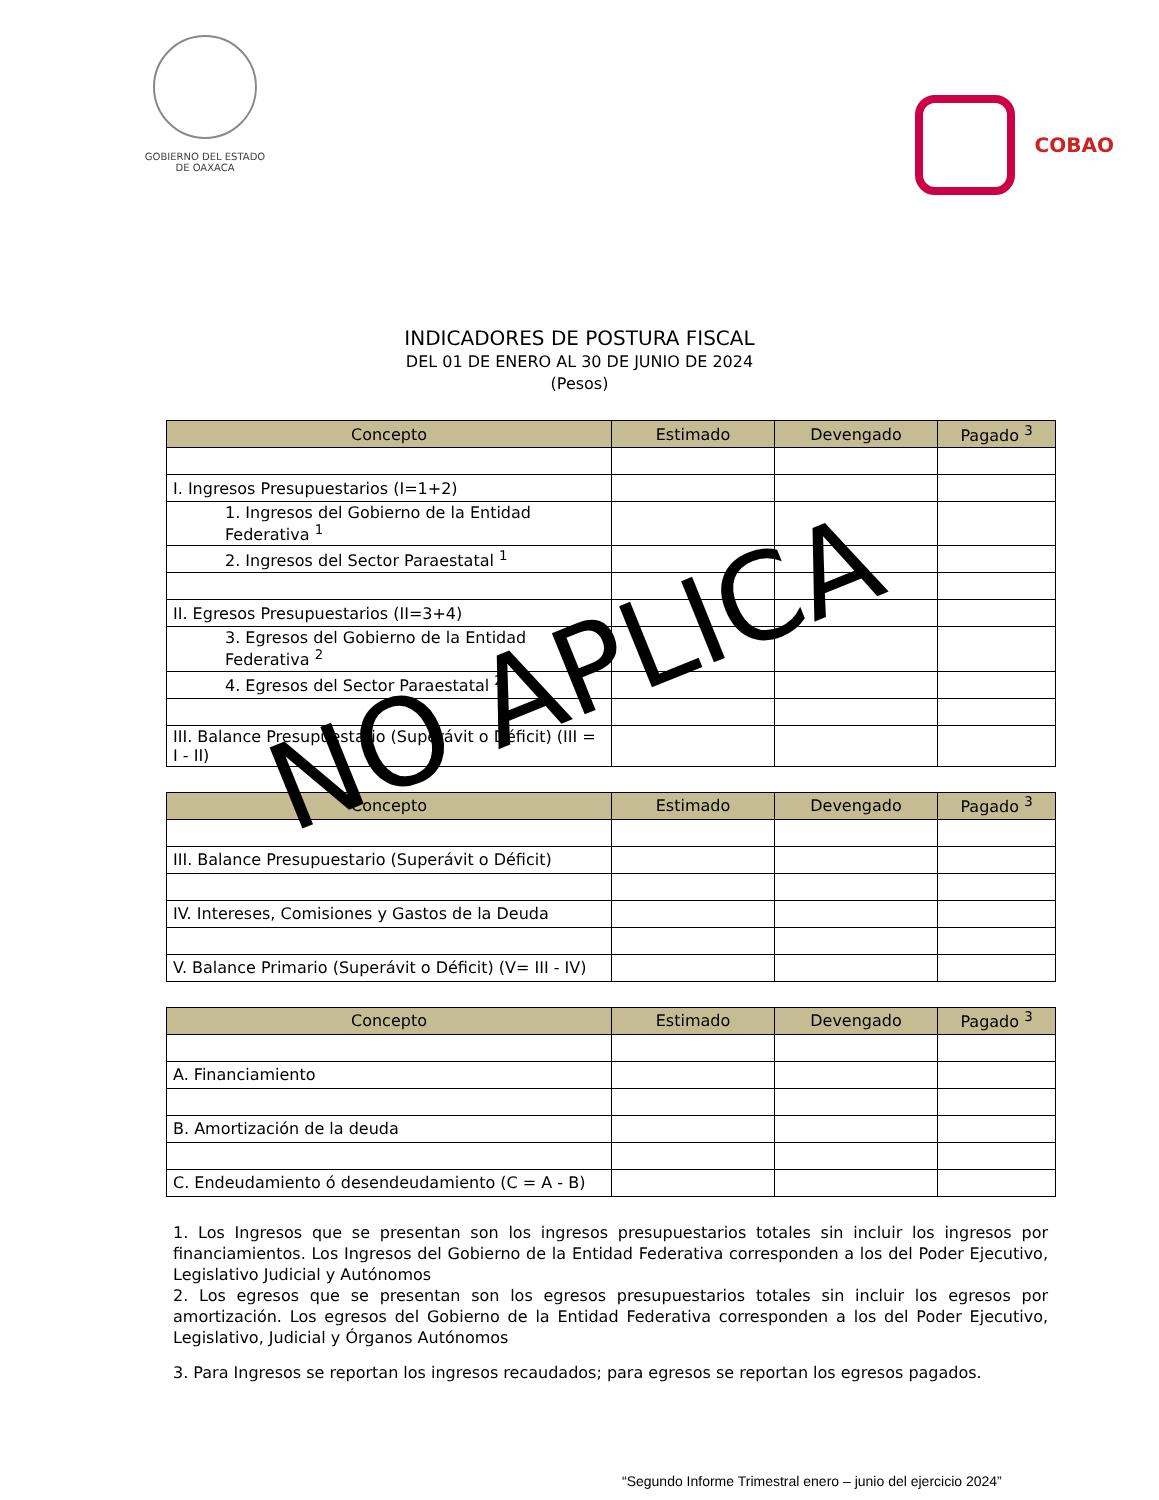GOBIERNO DEL ESTADO
DE OAXACA
COBAO
INDICADORES DE POSTURA FISCAL
DEL 01 DE ENERO AL 30 DE JUNIO DE 2024
(Pesos)
| Concepto | Estimado | Devengado | Pagado <sup>3</sup> |
| --- | --- | --- | --- |
| I. Ingresos Presupuestarios (I=1+2) | | | |
| 1. Ingresos del Gobierno de la Entidad Federativa <sup>1</sup> | | | |
| 2. Ingresos del Sector Paraestatal <sup>1</sup> | | | |
| II. Egresos Presupuestarios (II=3+4) | | | |
| 3. Egresos del Gobierno de la Entidad Federativa <sup>2</sup> | | | |
| 4. Egresos del Sector Paraestatal <sup>2</sup> | | | |
| III. Balance Presupuestario (Superávit o Déficit) (III = I - II) | | | |
| Concepto | Estimado | Devengado | Pagado <sup>3</sup> |
| --- | --- | --- | --- |
| III. Balance Presupuestario (Superávit o Déficit) | | | |
| IV. Intereses, Comisiones y Gastos de la Deuda | | | |
| V. Balance Primario (Superávit o Déficit) (V= III - IV) | | | |
| Concepto | Estimado | Devengado | Pagado <sup>3</sup> |
| --- | --- | --- | --- |
| A. Financiamiento | | | |
| B. Amortización de la deuda | | | |
| C. Endeudamiento ó desendeudamiento (C = A - B) | | | |
1. Los Ingresos que se presentan son los ingresos presupuestarios totales sin incluir los ingresos por financiamientos. Los Ingresos del Gobierno de la Entidad Federativa corresponden a los del Poder Ejecutivo, Legislativo Judicial y Autónomos
2. Los egresos que se presentan son los egresos presupuestarios totales sin incluir los egresos por amortización. Los egresos del Gobierno de la Entidad Federativa corresponden a los del Poder Ejecutivo, Legislativo, Judicial y Órganos Autónomos
3. Para Ingresos se reportan los ingresos recaudados; para egresos se reportan los egresos pagados.
“Segundo Informe Trimestral enero – junio del ejercicio 2024”
NO APLICA